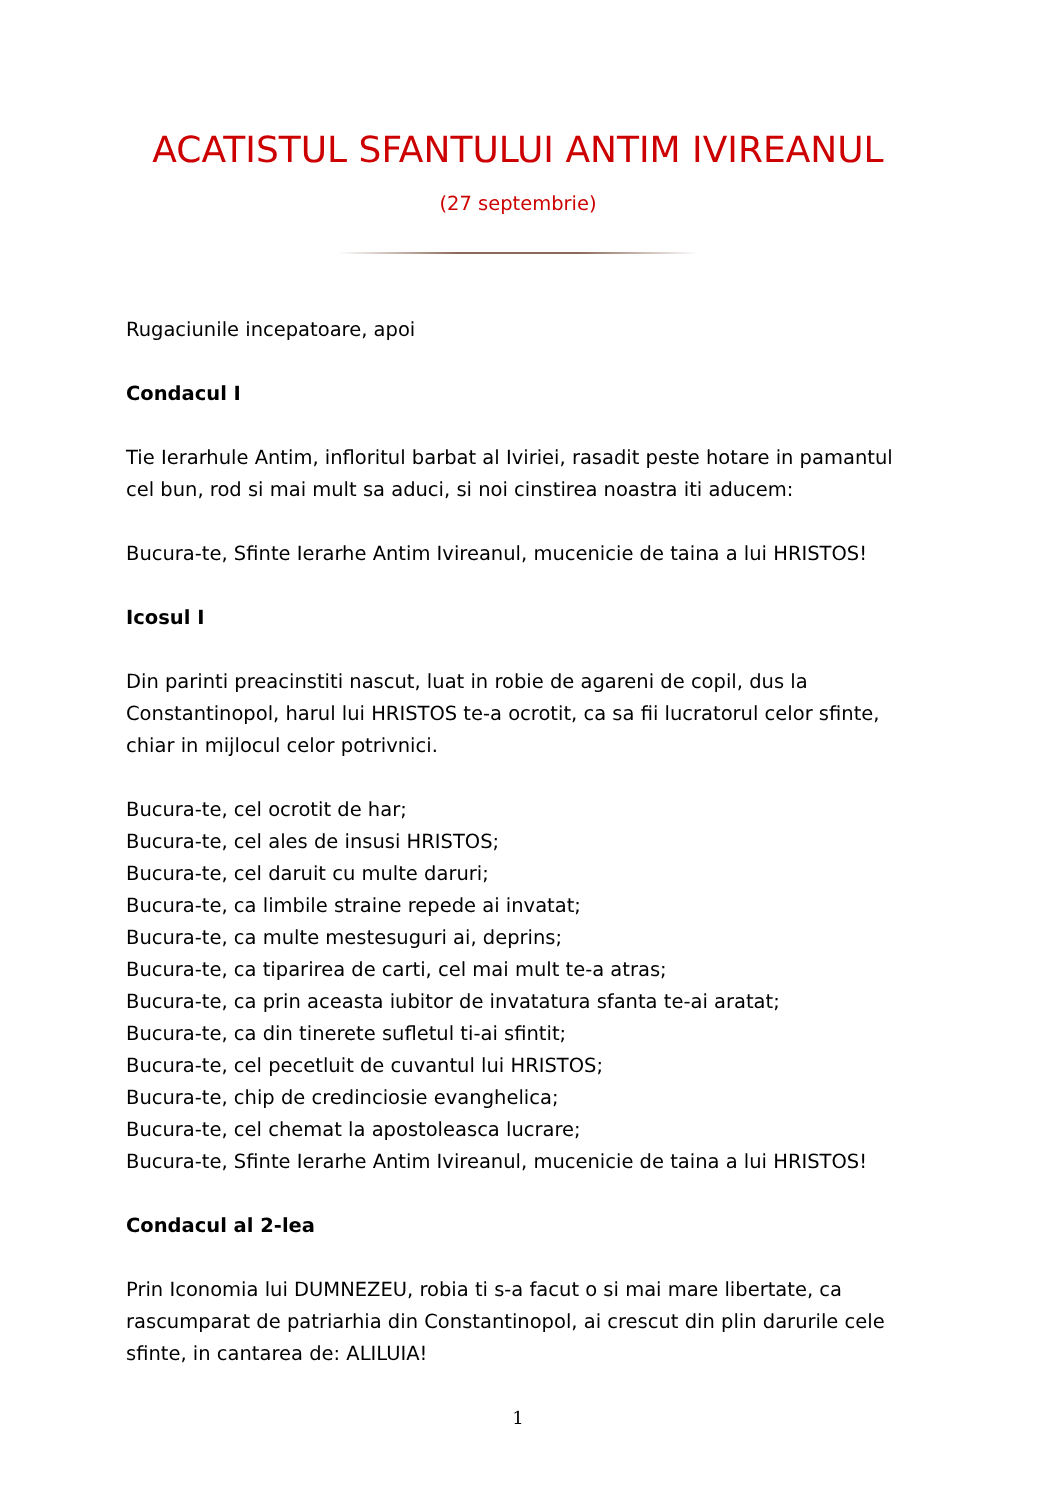ACATISTUL SFANTULUI ANTIM IVIREANUL
(27 septembrie)
Rugaciunile incepatoare, apoi
Condacul I
Tie Ierarhule Antim, infloritul barbat al Iviriei, rasadit peste hotare in pamantul cel bun, rod si mai mult sa aduci, si noi cinstirea noastra iti aducem:
Bucura-te, Sfinte Ierarhe Antim Ivireanul, mucenicie de taina a lui HRISTOS!
Icosul I
Din parinti preacinstiti nascut, luat in robie de agareni de copil, dus la Constantinopol, harul lui HRISTOS te-a ocrotit, ca sa fii lucratorul celor sfinte, chiar in mijlocul celor potrivnici.
Bucura-te, cel ocrotit de har;
Bucura-te, cel ales de insusi HRISTOS;
Bucura-te, cel daruit cu multe daruri;
Bucura-te, ca limbile straine repede ai invatat;
Bucura-te, ca multe mestesuguri ai, deprins;
Bucura-te, ca tiparirea de carti, cel mai mult te-a atras;
Bucura-te, ca prin aceasta iubitor de invatatura sfanta te-ai aratat;
Bucura-te, ca din tinerete sufletul ti-ai sfintit;
Bucura-te, cel pecetluit de cuvantul lui HRISTOS;
Bucura-te, chip de credinciosie evanghelica;
Bucura-te, cel chemat la apostoleasca lucrare;
Bucura-te, Sfinte Ierarhe Antim Ivireanul, mucenicie de taina a lui HRISTOS!
Condacul al 2-lea
Prin Iconomia lui DUMNEZEU, robia ti s-a facut o si mai mare libertate, ca rascumparat de patriarhia din Constantinopol, ai crescut din plin darurile cele sfinte, in cantarea de: ALILUIA!
1